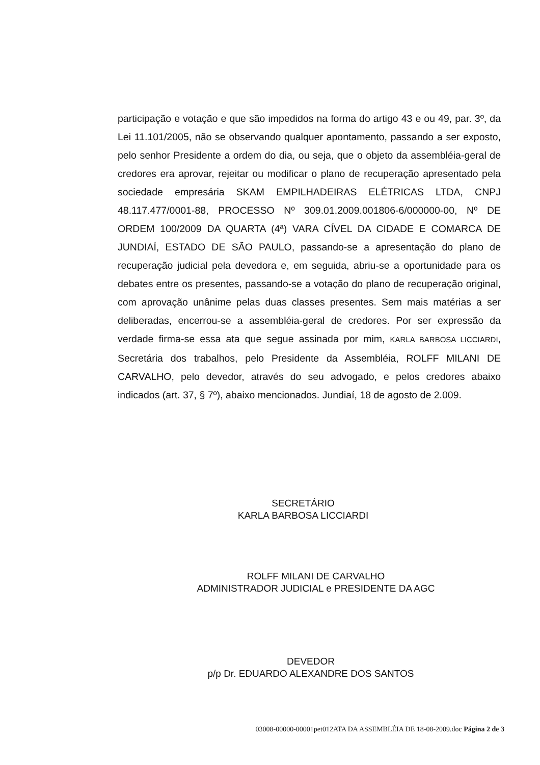participação e votação e que são impedidos na forma do artigo 43 e ou 49, par. 3º, da Lei 11.101/2005, não se observando qualquer apontamento, passando a ser exposto, pelo senhor Presidente a ordem do dia, ou seja, que o objeto da assembléia-geral de credores era aprovar, rejeitar ou modificar o plano de recuperação apresentado pela sociedade empresária SKAM EMPILHADEIRAS ELÉTRICAS LTDA, CNPJ 48.117.477/0001-88, PROCESSO Nº 309.01.2009.001806-6/000000-00, Nº DE ORDEM 100/2009 DA QUARTA (4ª) VARA CÍVEL DA CIDADE E COMARCA DE JUNDIAÍ, ESTADO DE SÃO PAULO, passando-se a apresentação do plano de recuperação judicial pela devedora e, em seguida, abriu-se a oportunidade para os debates entre os presentes, passando-se a votação do plano de recuperação original, com aprovação unânime pelas duas classes presentes. Sem mais matérias a ser deliberadas, encerrou-se a assembléia-geral de credores. Por ser expressão da verdade firma-se essa ata que segue assinada por mim, KARLA BARBOSA LICCIARDI, Secretária dos trabalhos, pelo Presidente da Assembléia, ROLFF MILANI DE CARVALHO, pelo devedor, através do seu advogado, e pelos credores abaixo indicados (art. 37, § 7º), abaixo mencionados. Jundiaí, 18 de agosto de 2.009.
SECRETÁRIO
KARLA BARBOSA LICCIARDI
ROLFF MILANI DE CARVALHO
ADMINISTRADOR JUDICIAL e PRESIDENTE DA AGC
DEVEDOR
p/p Dr. EDUARDO ALEXANDRE DOS SANTOS
03008-00000-00001pet012ATA DA ASSEMBLÉIA DE 18-08-2009.doc Página 2 de 3